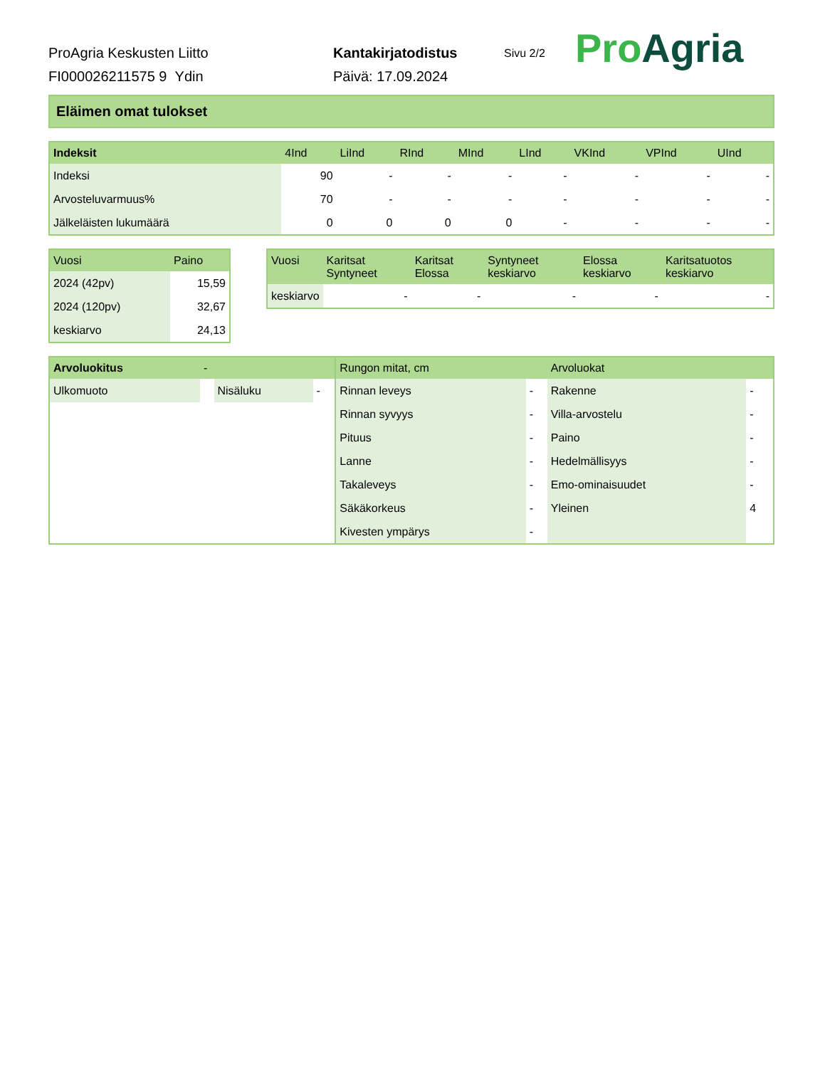ProAgria Keskusten Liitto
FI000026211575 9 Ydin
Kantakirjatodistus
Päivä: 17.09.2024
Sivu 2/2
Pro Agria
Eläimen omat tulokset
| Indeksit | 4Ind | LiInd | RInd | MInd | LInd | VKInd | VPInd | UInd |
| --- | --- | --- | --- | --- | --- | --- | --- | --- |
| Indeksi | 90 | - | - | - | - | - | - | - |
| Arvosteluvarmuus% | 70 | - | - | - | - | - | - | - |
| Jälkeläisten lukumäärä | 0 | 0 | 0 | 0 | - | - | - | - |
| Vuosi | Paino |
| --- | --- |
| 2024 (42pv) | 15,59 |
| 2024 (120pv) | 32,67 |
| keskiarvo | 24,13 |
| Vuosi | Karitsat Syntyneet | Karitsat Elossa | Syntyneet keskiarvo | Elossa keskiarvo | Karitsatuotos keskiarvo |
| --- | --- | --- | --- | --- | --- |
| keskiarvo | - | - | - | - | - |
| Arvoluokitus | - | | | Rungon mitat, cm | | Arvoluokat | |
| --- | --- | --- | --- | --- | --- | --- | --- |
| Ulkomuoto | | Nisäluku | - | Rinnan leveys | - | Rakenne | - |
| | | | | Rinnan syvyys | - | Villa-arvostelu | - |
| | | | | Pituus | - | Paino | - |
| | | | | Lanne | - | Hedelmällisyys | - |
| | | | | Takaleveys | - | Emo-ominaisuudet | - |
| | | | | Säkäkorkeus | - | Yleinen | 4 |
| | | | | Kivesten ympärys | - | | |